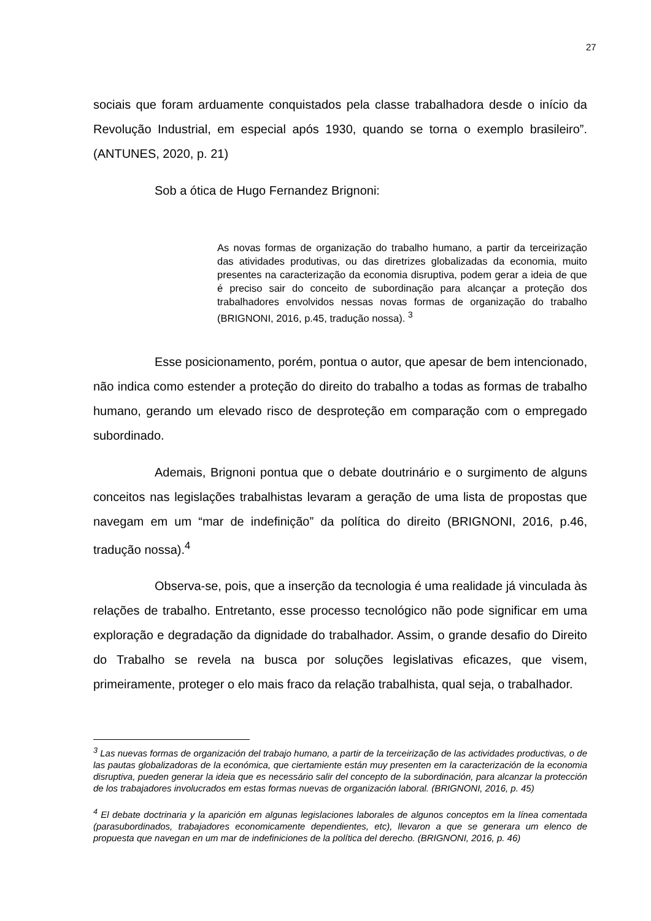27
sociais que foram arduamente conquistados pela classe trabalhadora desde o início da Revolução Industrial, em especial após 1930, quando se torna o exemplo brasileiro”. (ANTUNES, 2020, p. 21)
Sob a ótica de Hugo Fernandez Brignoni:
As novas formas de organização do trabalho humano, a partir da terceirização das atividades produtivas, ou das diretrizes globalizadas da economia, muito presentes na caracterização da economia disruptiva, podem gerar a ideia de que é preciso sair do conceito de subordinação para alcançar a proteção dos trabalhadores envolvidos nessas novas formas de organização do trabalho (BRIGNONI, 2016, p.45, tradução nossa). <sup>3</sup>
Esse posicionamento, porém, pontua o autor, que apesar de bem intencionado, não indica como estender a proteção do direito do trabalho a todas as formas de trabalho humano, gerando um elevado risco de desproteção em comparação com o empregado subordinado.
Ademais, Brignoni pontua que o debate doutrinário e o surgimento de alguns conceitos nas legislações trabalhistas levaram a geração de uma lista de propostas que navegam em um “mar de indefinição” da política do direito (BRIGNONI, 2016, p.46, tradução nossa).<sup>4</sup>
Observa-se, pois, que a inserção da tecnologia é uma realidade já vinculada às relações de trabalho. Entretanto, esse processo tecnológico não pode significar em uma exploração e degradação da dignidade do trabalhador. Assim, o grande desafio do Direito do Trabalho se revela na busca por soluções legislativas eficazes, que visem, primeiramente, proteger o elo mais fraco da relação trabalhista, qual seja, o trabalhador.
<sup>3</sup> Las nuevas formas de organización del trabajo humano, a partir de la terceirização de las actividades productivas, o de las pautas globalizadoras de la económica, que ciertamiente están muy presenten em la caracterización de la economia disruptiva, pueden generar la ideia que es necessário salir del concepto de la subordinación, para alcanzar la protección de los trabajadores involucrados em estas formas nuevas de organización laboral. (BRIGNONI, 2016, p. 45)
<sup>4</sup> El debate doctrinaria y la aparición em algunas legislaciones laborales de algunos conceptos em la línea comentada (parasubordinados, trabajadores economicamente dependientes, etc), llevaron a que se generara um elenco de propuesta que navegan en um mar de indefiniciones de la política del derecho. (BRIGNONI, 2016, p. 46)